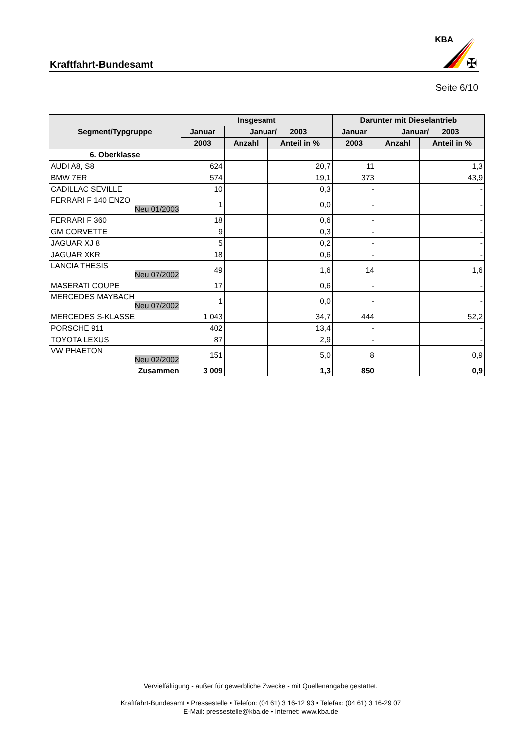Kraftfahrt-Bundesamt
KBA
✠
Seite 6/10
| Segment/Typgruppe | Insgesamt | | | Darunter mit Dieselantrieb | | |
| --- | --- | --- | --- | --- | --- | --- |
| | Januar | Januar/ 2003 | | Januar | Januar/ 2003 | |
| | 2003 | Anzahl | Anteil in % | 2003 | Anzahl | Anteil in % |
| 6. Oberklasse | | | | | | |
| AUDI A8, S8 | 624 | | 20,7 | 11 | | 1,3 |
| BMW 7ER | 574 | | 19,1 | 373 | | 43,9 |
| CADILLAC SEVILLE | 10 | | 0,3 | - | | - |
| FERRARI F 140 ENZO Neu 01/2003 | 1 | | 0,0 | - | | - |
| FERRARI F 360 | 18 | | 0,6 | - | | - |
| GM CORVETTE | 9 | | 0,3 | - | | - |
| JAGUAR XJ 8 | 5 | | 0,2 | - | | - |
| JAGUAR XKR | 18 | | 0,6 | - | | - |
| LANCIA THESIS Neu 07/2002 | 49 | | 1,6 | 14 | | 1,6 |
| MASERATI COUPE | 17 | | 0,6 | - | | - |
| MERCEDES MAYBACH Neu 07/2002 | 1 | | 0,0 | - | | - |
| MERCEDES S-KLASSE | 1 043 | | 34,7 | 444 | | 52,2 |
| PORSCHE 911 | 402 | | 13,4 | - | | - |
| TOYOTA LEXUS | 87 | | 2,9 | - | | - |
| VW PHAETON Neu 02/2002 | 151 | | 5,0 | 8 | | 0,9 |
| Zusammen | 3 009 | | 1,3 | 850 | | 0,9 |
Vervielfältigung - außer für gewerbliche Zwecke - mit Quellenangabe gestattet.
Kraftfahrt-Bundesamt • Pressestelle • Telefon: (04 61) 3 16-12 93 • Telefax: (04 61) 3 16-29 07
E-Mail: pressestelle@kba.de • Internet: www.kba.de